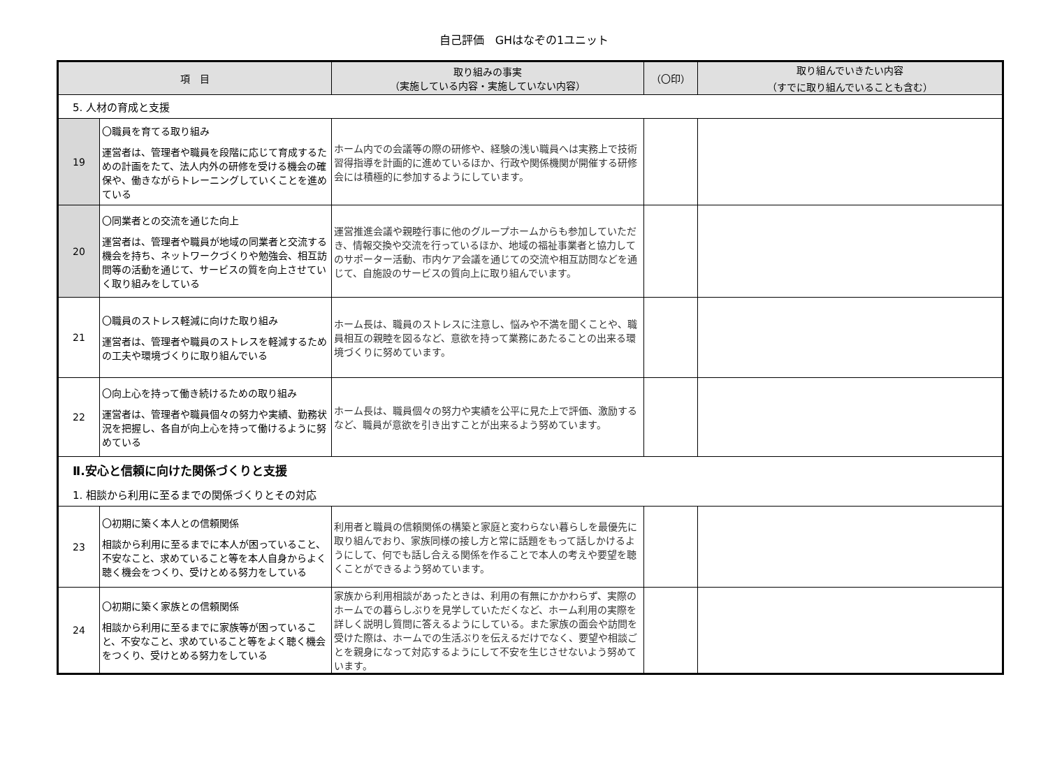自己評価　GHはなぞの1ユニット
| 項 目 | | 取り組みの事実 （実施している内容・実施していない内容） | （〇印） | 取り組んでいきたい内容 （すでに取り組んでいることも含む） |
| --- | --- | --- | --- | --- |
| 5. 人材の育成と支援 | | | | |
| 19 | 〇職員を育てる取り組み 運営者は、管理者や職員を段階に応じて育成するための計画をたて、法人内外の研修を受ける機会の確保や、働きながらトレーニングしていくことを進めている | ホーム内での会議等の際の研修や、経験の浅い職員へは実務上で技術習得指導を計画的に進めているほか、行政や関係機関が開催する研修会には積極的に参加するようにしています。 | | |
| 20 | 〇同業者との交流を通じた向上 運営者は、管理者や職員が地域の同業者と交流する機会を持ち、ネットワークづくりや勉強会、相互訪問等の活動を通じて、サービスの質を向上させていく取り組みをしている | 運営推進会議や親睦行事に他のグループホームからも参加していただき、情報交換や交流を行っているほか、地域の福祉事業者と協力してのサポーター活動、市内ケア会議を通じての交流や相互訪問などを通じて、自施設のサービスの質向上に取り組んでいます。 | | |
| 21 | 〇職員のストレス軽減に向けた取り組み 運営者は、管理者や職員のストレスを軽減するための工夫や環境づくりに取り組んでいる | ホーム長は、職員のストレスに注意し、悩みや不満を聞くことや、職員相互の親睦を図るなど、意欲を持って業務にあたることの出来る環境づくりに努めています。 | | |
| 22 | 〇向上心を持って働き続けるための取り組み 運営者は、管理者や職員個々の努力や実績、勤務状況を把握し、各自が向上心を持って働けるように努めている | ホーム長は、職員個々の努力や実績を公平に見た上で評価、激励するなど、職員が意欲を引き出すことが出来るよう努めています。 | | |
| Ⅱ.安心と信頼に向けた関係づくりと支援 1. 相談から利用に至るまでの関係づくりとその対応 | | | | |
| 23 | 〇初期に築く本人との信頼関係 相談から利用に至るまでに本人が困っていること、不安なこと、求めていること等を本人自身からよく聴く機会をつくり、受けとめる努力をしている | 利用者と職員の信頼関係の構築と家庭と変わらない暮らしを最優先に取り組んでおり、家族同様の接し方と常に話題をもって話しかけるようにして、何でも話し合える関係を作ることで本人の考えや要望を聴くことができるよう努めています。 | | |
| 24 | 〇初期に築く家族との信頼関係 相談から利用に至るまでに家族等が困っていること、不安なこと、求めていること等をよく聴く機会をつくり、受けとめる努力をしている | 家族から利用相談があったときは、利用の有無にかかわらず、実際のホームでの暮らしぶりを見学していただくなど、ホーム利用の実際を詳しく説明し質問に答えるようにしている。また家族の面会や訪問を受けた際は、ホームでの生活ぶりを伝えるだけでなく、要望や相談ごとを親身になって対応するようにして不安を生じさせないよう努めています。 | | |